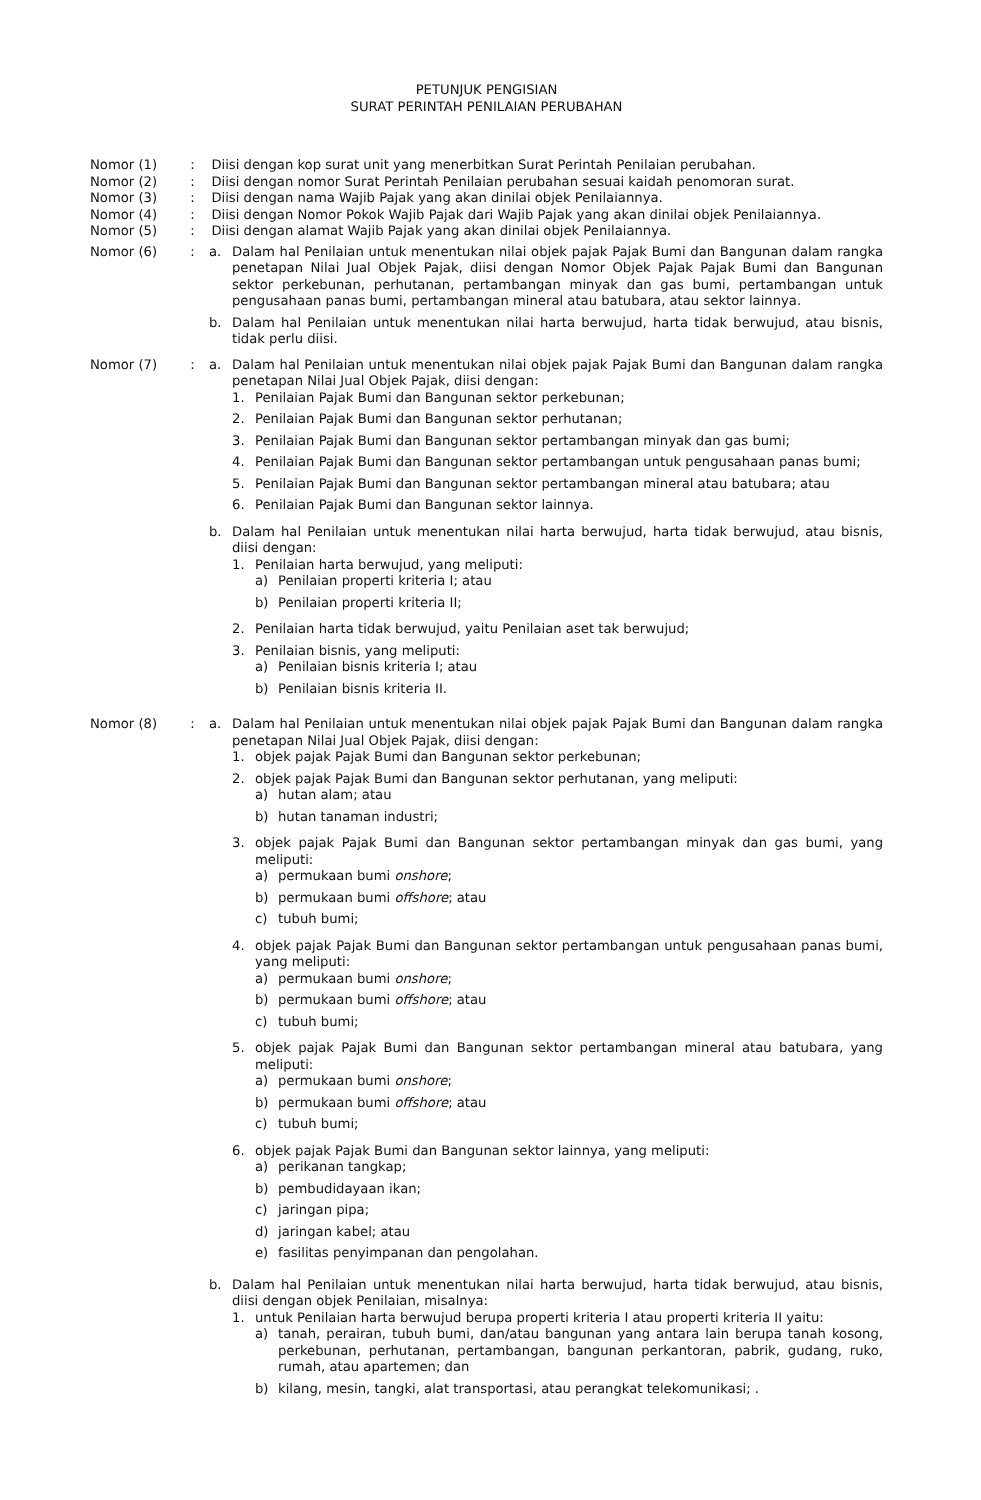PETUNJUK PENGISIAN
SURAT PERINTAH PENILAIAN PERUBAHAN
Nomor (1) : Diisi dengan kop surat unit yang menerbitkan Surat Perintah Penilaian perubahan.
Nomor (2) : Diisi dengan nomor Surat Perintah Penilaian perubahan sesuai kaidah penomoran surat.
Nomor (3) : Diisi dengan nama Wajib Pajak yang akan dinilai objek Penilaiannya.
Nomor (4) : Diisi dengan Nomor Pokok Wajib Pajak dari Wajib Pajak yang akan dinilai objek Penilaiannya.
Nomor (5) : Diisi dengan alamat Wajib Pajak yang akan dinilai objek Penilaiannya.
Nomor (6) : a. Dalam hal Penilaian untuk menentukan nilai objek pajak Pajak Bumi dan Bangunan dalam rangka penetapan Nilai Jual Objek Pajak, diisi dengan Nomor Objek Pajak Pajak Bumi dan Bangunan sektor perkebunan, perhutanan, pertambangan minyak dan gas bumi, pertambangan untuk pengusahaan panas bumi, pertambangan mineral atau batubara, atau sektor lainnya.
b. Dalam hal Penilaian untuk menentukan nilai harta berwujud, harta tidak berwujud, atau bisnis, tidak perlu diisi.
Nomor (7) : a. Dalam hal Penilaian untuk menentukan nilai objek pajak Pajak Bumi dan Bangunan dalam rangka penetapan Nilai Jual Objek Pajak, diisi dengan:
1. Penilaian Pajak Bumi dan Bangunan sektor perkebunan;
2. Penilaian Pajak Bumi dan Bangunan sektor perhutanan;
3. Penilaian Pajak Bumi dan Bangunan sektor pertambangan minyak dan gas bumi;
4. Penilaian Pajak Bumi dan Bangunan sektor pertambangan untuk pengusahaan panas bumi;
5. Penilaian Pajak Bumi dan Bangunan sektor pertambangan mineral atau batubara; atau
6. Penilaian Pajak Bumi dan Bangunan sektor lainnya.
b. Dalam hal Penilaian untuk menentukan nilai harta berwujud, harta tidak berwujud, atau bisnis, diisi dengan:
1. Penilaian harta berwujud, yang meliputi:
a) Penilaian properti kriteria I; atau
b) Penilaian properti kriteria II;
2. Penilaian harta tidak berwujud, yaitu Penilaian aset tak berwujud;
3. Penilaian bisnis, yang meliputi:
a) Penilaian bisnis kriteria I; atau
b) Penilaian bisnis kriteria II.
Nomor (8) : a. Dalam hal Penilaian untuk menentukan nilai objek pajak Pajak Bumi dan Bangunan dalam rangka penetapan Nilai Jual Objek Pajak, diisi dengan:
1. objek pajak Pajak Bumi dan Bangunan sektor perkebunan;
2. objek pajak Pajak Bumi dan Bangunan sektor perhutanan, yang meliputi:
a) hutan alam; atau
b) hutan tanaman industri;
3. objek pajak Pajak Bumi dan Bangunan sektor pertambangan minyak dan gas bumi, yang meliputi:
a) permukaan bumi onshore;
b) permukaan bumi offshore; atau
c) tubuh bumi;
4. objek pajak Pajak Bumi dan Bangunan sektor pertambangan untuk pengusahaan panas bumi, yang meliputi:
a) permukaan bumi onshore;
b) permukaan bumi offshore; atau
c) tubuh bumi;
5. objek pajak Pajak Bumi dan Bangunan sektor pertambangan mineral atau batubara, yang meliputi:
a) permukaan bumi onshore;
b) permukaan bumi offshore; atau
c) tubuh bumi;
6. objek pajak Pajak Bumi dan Bangunan sektor lainnya, yang meliputi:
a) perikanan tangkap;
b) pembudidayaan ikan;
c) jaringan pipa;
d) jaringan kabel; atau
e) fasilitas penyimpanan dan pengolahan.
b. Dalam hal Penilaian untuk menentukan nilai harta berwujud, harta tidak berwujud, atau bisnis, diisi dengan objek Penilaian, misalnya:
1. untuk Penilaian harta berwujud berupa properti kriteria I atau properti kriteria II yaitu:
a) tanah, perairan, tubuh bumi, dan/atau bangunan yang antara lain berupa tanah kosong, perkebunan, perhutanan, pertambangan, bangunan perkantoran, pabrik, gudang, ruko, rumah, atau apartemen; dan
b) kilang, mesin, tangki, alat transportasi, atau perangkat telekomunikasi; .